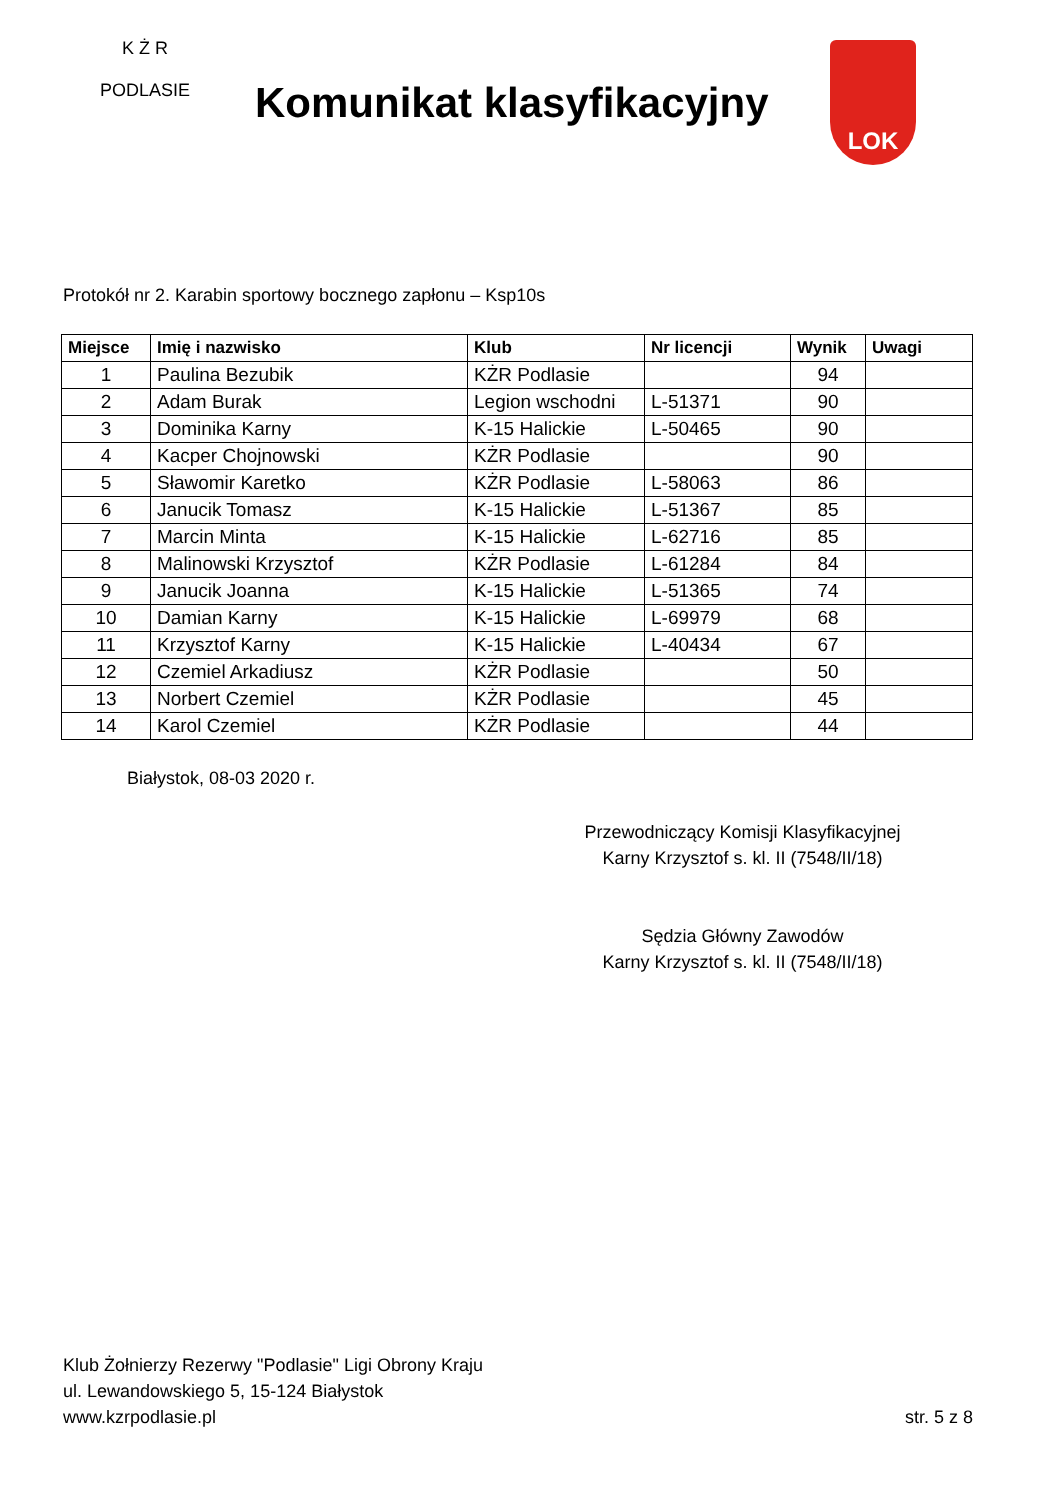K Ż R
PODLASIE
Komunikat klasyfikacyjny
LOK
Protokół nr 2. Karabin sportowy bocznego zapłonu – Ksp10s
| Miejsce | Imię i nazwisko | Klub | Nr licencji | Wynik | Uwagi |
| --- | --- | --- | --- | --- | --- |
| 1 | Paulina Bezubik | KŻR Podlasie | | 94 | |
| 2 | Adam Burak | Legion wschodni | L-51371 | 90 | |
| 3 | Dominika Karny | K-15 Halickie | L-50465 | 90 | |
| 4 | Kacper Chojnowski | KŻR Podlasie | | 90 | |
| 5 | Sławomir Karetko | KŻR Podlasie | L-58063 | 86 | |
| 6 | Janucik Tomasz | K-15 Halickie | L-51367 | 85 | |
| 7 | Marcin Minta | K-15 Halickie | L-62716 | 85 | |
| 8 | Malinowski Krzysztof | KŻR Podlasie | L-61284 | 84 | |
| 9 | Janucik Joanna | K-15 Halickie | L-51365 | 74 | |
| 10 | Damian Karny | K-15 Halickie | L-69979 | 68 | |
| 11 | Krzysztof Karny | K-15 Halickie | L-40434 | 67 | |
| 12 | Czemiel Arkadiusz | KŻR Podlasie | | 50 | |
| 13 | Norbert Czemiel | KŻR Podlasie | | 45 | |
| 14 | Karol Czemiel | KŻR Podlasie | | 44 | |
Białystok, 08-03 2020 r.
Przewodniczący Komisji Klasyfikacyjnej
Karny Krzysztof s. kl. II (7548/II/18)
Sędzia Główny Zawodów
Karny Krzysztof s. kl. II (7548/II/18)
Klub Żołnierzy Rezerwy "Podlasie" Ligi Obrony Kraju
ul. Lewandowskiego 5, 15-124 Białystok
www.kzrpodlasie.pl
str. 5 z 8